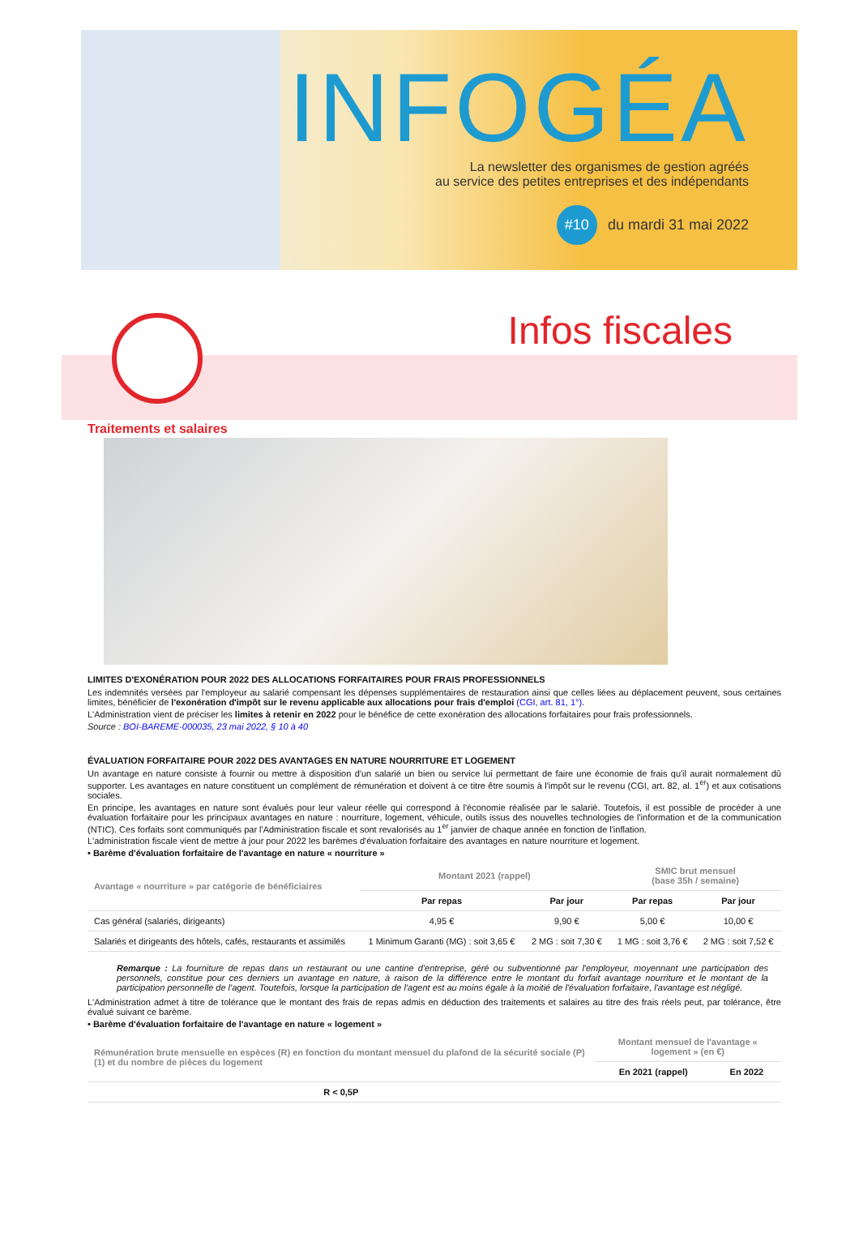INFOGÉA
La newsletter des organismes de gestion agréés
au service des petites entreprises et des indépendants
#10 du mardi 31 mai 2022
Infos fiscales
Traitements et salaires
LIMITES D'EXONÉRATION POUR 2022 DES ALLOCATIONS FORFAITAIRES POUR FRAIS PROFESSIONNELS
Les indemnités versées par l'employeur au salarié compensant les dépenses supplémentaires de restauration ainsi que celles liées au déplacement peuvent, sous certaines limites, bénéficier de l'exonération d'impôt sur le revenu applicable aux allocations pour frais d'emploi (CGI, art. 81, 1°).
L'Administration vient de préciser les limites à retenir en 2022 pour le bénéfice de cette exonération des allocations forfaitaires pour frais professionnels.
Source : BOI-BAREME-000035, 23 mai 2022, § 10 à 40
ÉVALUATION FORFAITAIRE POUR 2022 DES AVANTAGES EN NATURE NOURRITURE ET LOGEMENT
Un avantage en nature consiste à fournir ou mettre à disposition d'un salarié un bien ou service lui permettant de faire une économie de frais qu'il aurait normalement dû supporter. Les avantages en nature constituent un complément de rémunération et doivent à ce titre être soumis à l'impôt sur le revenu (CGI, art. 82, al. 1<sup>er</sup>) et aux cotisations sociales.
En principe, les avantages en nature sont évalués pour leur valeur réelle qui correspond à l'économie réalisée par le salarié. Toutefois, il est possible de procéder à une évaluation forfaitaire pour les principaux avantages en nature : nourriture, logement, véhicule, outils issus des nouvelles technologies de l'information et de la communication (NTIC). Ces forfaits sont communiqués par l'Administration fiscale et sont revalorisés au 1<sup>er</sup> janvier de chaque année en fonction de l'inflation.
L'administration fiscale vient de mettre à jour pour 2022 les barèmes d'évaluation forfaitaire des avantages en nature nourriture et logement.
• Barème d'évaluation forfaitaire de l'avantage en nature « nourriture »
| Avantage « nourriture » par catégorie de bénéficiaires | Montant 2021 (rappel) | | SMIC brut mensuel (base 35h / semaine) | |
| --- | --- | --- | --- | --- |
| | Par repas | Par jour | Par repas | Par jour |
| Cas général (salariés, dirigeants) | 4,95 € | 9,90 € | 5,00 € | 10,00 € |
| Salariés et dirigeants des hôtels, cafés, restaurants et assimilés | 1 Minimum Garanti (MG) : soit 3,65 € | 2 MG : soit 7,30 € | 1 MG : soit 3,76 € | 2 MG : soit 7,52 € |
Remarque : La fourniture de repas dans un restaurant ou une cantine d'entreprise, géré ou subventionné par l'employeur, moyennant une participation des personnels, constitue pour ces derniers un avantage en nature, à raison de la différence entre le montant du forfait avantage nourriture et le montant de la participation personnelle de l'agent. Toutefois, lorsque la participation de l'agent est au moins égale à la moitié de l'évaluation forfaitaire, l'avantage est négligé.
L'Administration admet à titre de tolérance que le montant des frais de repas admis en déduction des traitements et salaires au titre des frais réels peut, par tolérance, être évalué suivant ce barème.
• Barème d'évaluation forfaitaire de l'avantage en nature « logement »
| Rémunération brute mensuelle en espèces (R) en fonction du montant mensuel du plafond de la sécurité sociale (P)(1) et du nombre de pièces du logement | Montant mensuel de l'avantage « logement » (en €) | |
| --- | --- | --- |
| | En 2021 (rappel) | En 2022 |
| R < 0,5P | | |